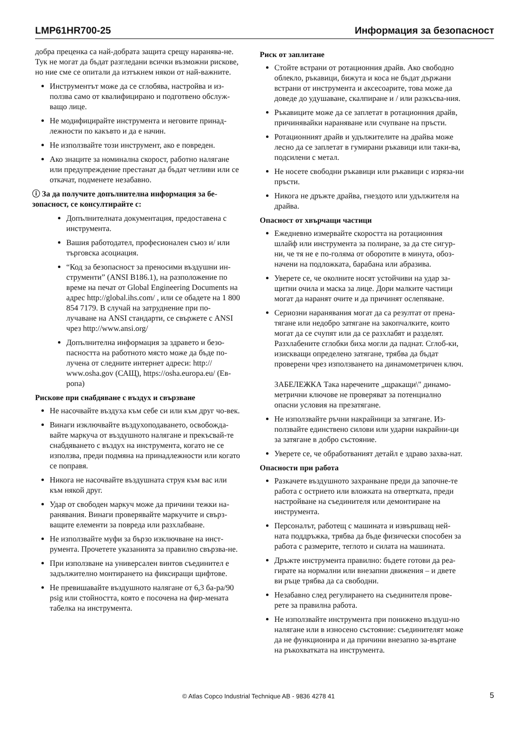LMP61HR700-25 Информация за безопасност
добра преценка са най-добрата защита срещу наранява-не. Тук не могат да бъдат разгледани всички възможни рискове, но ние сме се опитали да изтъкнем някои от най-важните.
Инструментът може да се сглобява, настройва и из-ползва само от квалифицирано и подготвено обслуж-ващо лице.
Не модифицирайте инструмента и неговите принад-лежности по какъвто и да е начин.
Не използвайте този инструмент, ако е повреден.
Ако знаците за номинална скорост, работно налягане или предупреждение престанат да бъдат четливи или се откачат, подменете незабавно.
ⓘ За да получите допълнителна информация за бе-зопасност, се консултирайте с:
Допълнителната документация, предоставена с инструмента.
Вашия работодател, професионален съюз и/ или търговска асоциация.
“Код за безопасност за преносими въздушни ин-струменти” (ANSI B186.1), на разположение по време на печат от Global Engineering Documents на адрес http://global.ihs.com/ , или се обадете на 1 800 854 7179. В случай на затруднение при по-лучаване на ANSI стандарти, се свържете с ANSI чрез http://www.ansi.org/
Допълнителна информация за здравето и безо-пасността на работното място може да бъде по-лучена от следните интернет адреси: http:// www.osha.gov (САЩ), https://osha.europa.eu/ (Ев-ропа)
Рискове при снабдяване с въздух и свързване
Не насочвайте въздуха към себе си или към друг чо-век.
Винаги изключвайте въздухоподаването, освобожда-вайте маркуча от въздушното налягане и прекъсвай-те снабдяването с въздух на инструмента, когато не се използва, преди подмяна на принадлежности или когато се поправя.
Никога не насочвайте въздушната струя към вас или към някой друг.
Удар от свободен маркуч може да причини тежки на-ранявания. Винаги проверявайте маркучите и свърз-ващите елементи за повреда или разхлабване.
Не използвайте муфи за бързо изключване на инст-румента. Прочетете указанията за правилно свързва-не.
При използване на универсален винтов съединител е задължително монтирането на фиксиращи щифтове.
Не превишавайте въздушното налягане от 6,3 ба-ра/90 psig или стойността, която е посочена на фир-мената табелка на инструмента.
Риск от заплитане
Стойте встрани от ротационния драйв. Ако свободно облекло, ръкавици, бижута и коса не бъдат държани встрани от инструмента и аксесоарите, това може да доведе до удушаване, скалпиране и / или разкъсва-ния.
Ръкавиците може да се заплетат в ротационния драйв, причинявайки нараняване или счупване на пръсти.
Ротационният драйв и удължителите на драйва може лесно да се заплетат в гумирани ръкавици или таки-ва, подсилени с метал.
Не носете свободни ръкавици или ръкавици с изряза-ни пръсти.
Никога не дръжте драйва, гнездото или удължителя на драйва.
Опасност от хвърчащи частици
Ежедневно измервайте скоростта на ротационния шлайф или инструмента за полиране, за да сте сигур-ни, че тя не е по-голяма от оборотите в минута, обоз-начени на подложката, барабана или абразива.
Уверете се, че околните носят устойчиви на удар за-щитни очила и маска за лице. Дори малките частици могат да наранят очите и да причинят ослепяване.
Сериозни наранявания могат да са резултат от прена-тягане или недобро затягане на закопчалките, които могат да се счупят или да се разхлабят и разделят. Разхлабените сглобки биха могли да паднат. Сглоб-ки, изискващи определено затягане, трябва да бъдат проверени чрез използването на динамометричен ключ.
ЗАБЕЛЕЖКА Така наречените „щракащи\" динамо-метрични ключове не проверяват за потенциално опасни условия на презатягане.
Не използвайте ръчни накрайници за затягане. Из-ползвайте единствено силови или ударни накрайни-ци за затягане в добро състояние.
Уверете се, че обработваният детайл е здраво захва-нат.
Опасности при работа
Разкачете въздушното захранване преди да започне-те работа с острието или вложката на отвертката, преди настройване на съединителя или демонтиране на инструмента.
Персоналът, работещ с машината и извършващ ней-ната поддръжка, трябва да бъде физически способен за работа с размерите, теглото и силата на машината.
Дръжте инструмента правилно: бъдете готови да реа-гирате на нормални или внезапни движения – и двете ви ръце трябва да са свободни.
Незабавно след регулирането на съединителя прове-рете за правилна работа.
Не използвайте инструмента при понижено въздуш-но налягане или в износено състояние: съединителят може да не функционира и да причини внезапно за-въртане на ръкохватката на инструмента.
© Atlas Copco Industrial Technique AB - 9836 4278 41 5